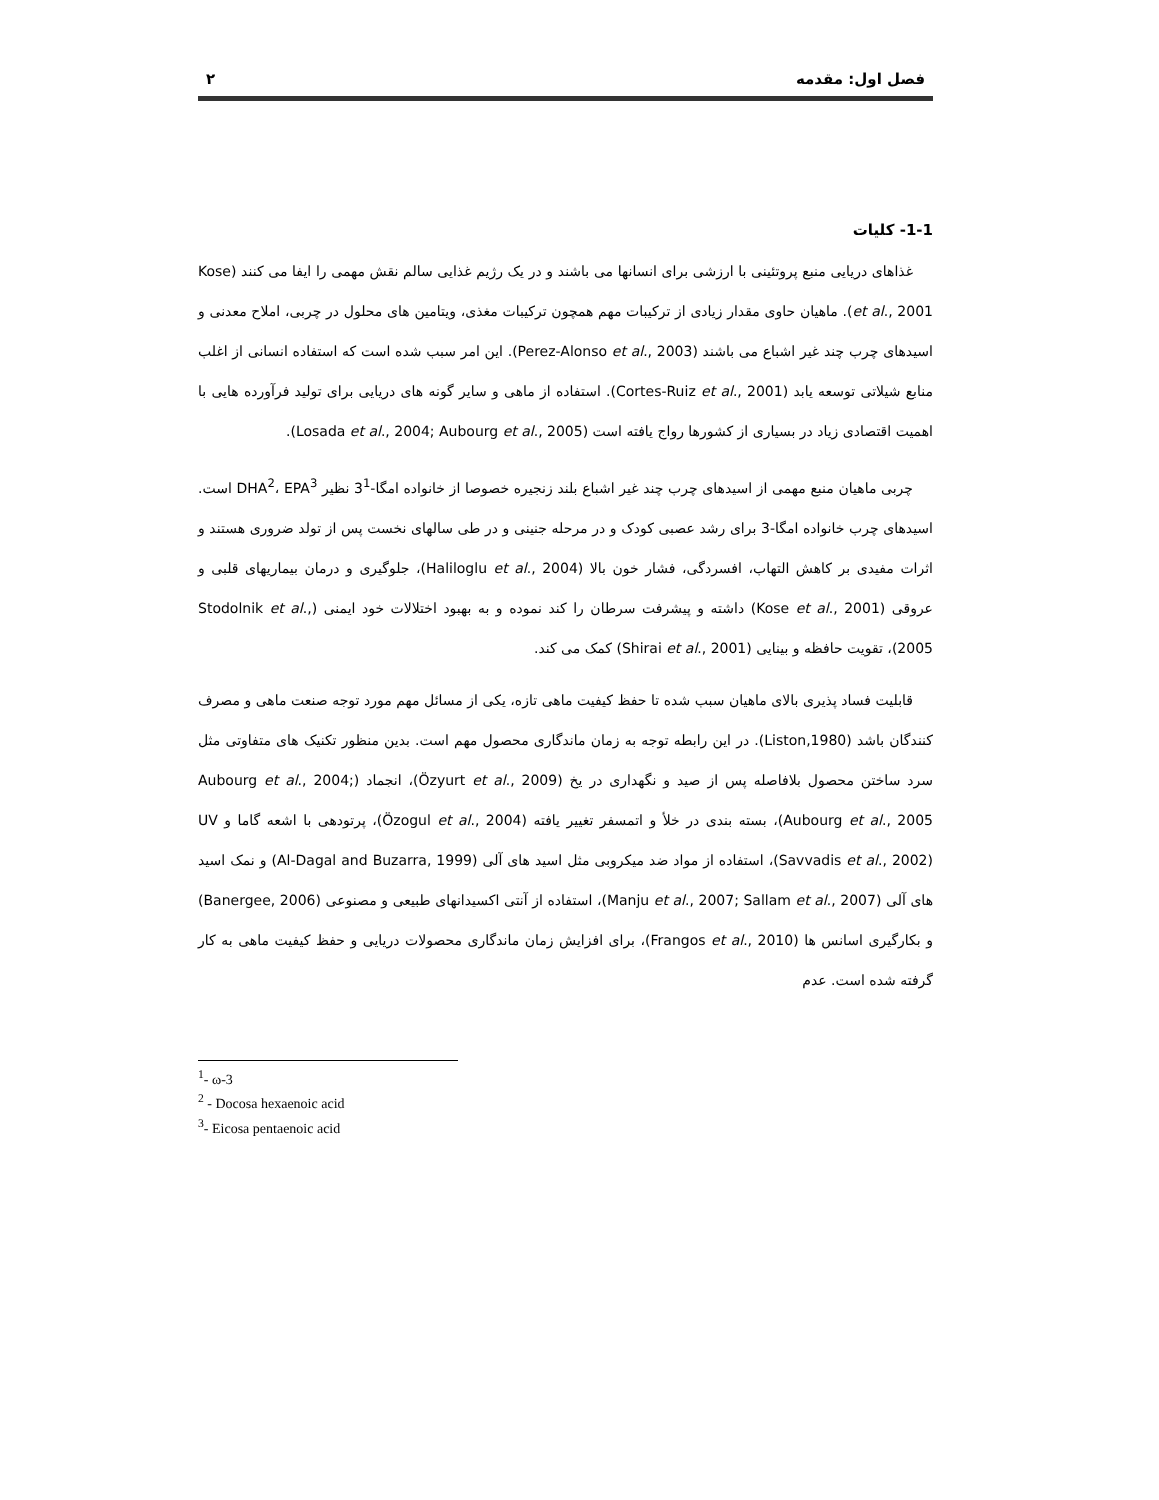فصل اول: مقدمه ۲
1-1- کلیات
غذاهای دریایی منبع پروتئینی با ارزشی برای انسانها می باشند و در یک رژیم غذایی سالم نقش مهمی را ایفا می کنند (Kose et al., 2001). ماهیان حاوی مقدار زیادی از ترکیبات مهم همچون ترکیبات مغذی، ویتامین های محلول در چربی، املاح معدنی و اسیدهای چرب چند غیر اشباع می باشند (Perez-Alonso et al., 2003). این امر سبب شده است که استفاده انسانی از اغلب منابع شیلاتی توسعه یابد (Cortes-Ruiz et al., 2001). استفاده از ماهی و سایر گونه های دریایی برای تولید فرآورده هایی با اهمیت اقتصادی زیاد در بسیاری از کشورها رواج یافته است (Losada et al., 2004; Aubourg et al., 2005).
چربی ماهیان منبع مهمی از اسیدهای چرب چند غیر اشباع بلند زنجیره خصوصا از خانواده امگا-3<sup>1</sup> نظیر DHA<sup>2</sup>، EPA<sup>3</sup> است. اسیدهای چرب خانواده امگا-3 برای رشد عصبی کودک و در مرحله جنینی و در طی سالهای نخست پس از تولد ضروری هستند و اثرات مفیدی بر کاهش التهاب، افسردگی، فشار خون بالا (Haliloglu et al., 2004)، جلوگیری و درمان بیماریهای قلبی و عروقی (Kose et al., 2001) داشته و پیشرفت سرطان را کند نموده و به بهبود اختلالات خود ایمنی (Stodolnik et al., 2005)، تقویت حافظه و بینایی (Shirai et al., 2001) کمک می کند.
قابلیت فساد پذیری بالای ماهیان سبب شده تا حفظ کیفیت ماهی تازه، یکی از مسائل مهم مورد توجه صنعت ماهی و مصرف کنندگان باشد (Liston,1980). در این رابطه توجه به زمان ماندگاری محصول مهم است. بدین منظور تکنیک های متفاوتی مثل سرد ساختن محصول بلافاصله پس از صید و نگهداری در یخ (Özyurt et al., 2009)، انجماد (Aubourg et al., 2004; Aubourg et al., 2005)، بسته بندی در خلأ و اتمسفر تغییر یافته (Özogul et al., 2004)، پرتودهی با اشعه گاما و UV (Savvadis et al., 2002)، استفاده از مواد ضد میکروبی مثل اسید های آلی (Al-Dagal and Buzarra, 1999) و نمک اسید های آلی (Manju et al., 2007; Sallam et al., 2007)، استفاده از آنتی اکسیدانهای طبیعی و مصنوعی (Banergee, 2006) و بکارگیری اسانس ها (Frangos et al., 2010)، برای افزایش زمان ماندگاری محصولات دریایی و حفظ کیفیت ماهی به کار گرفته شده است. عدم
<sup>1</sup>- ω-3
<sup>2</sup> - Docosa hexaenoic acid
<sup>3</sup>- Eicosa pentaenoic acid